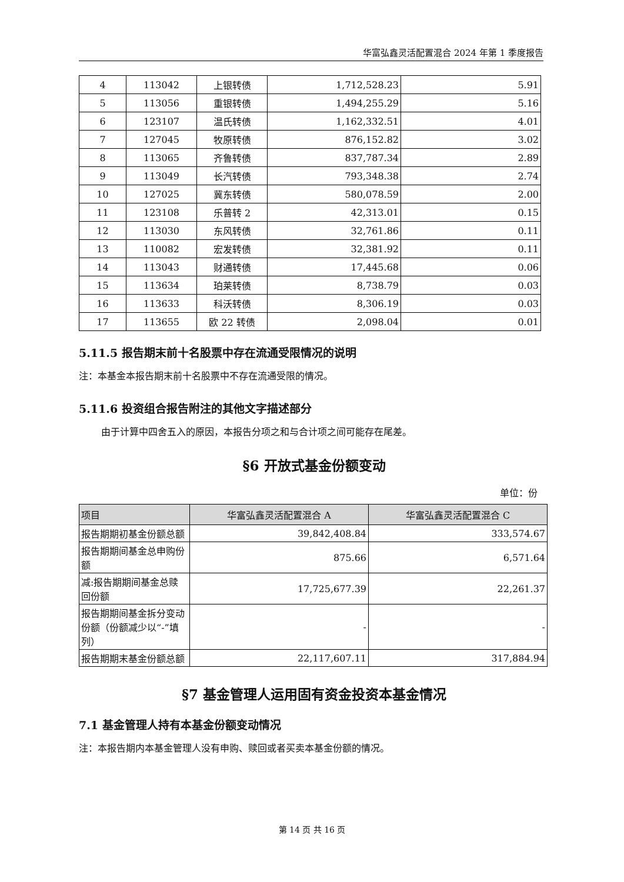华富弘鑫灵活配置混合 2024 年第 1 季度报告
| 4 | 113042 | 上银转债 | 1,712,528.23 | 5.91 |
| 5 | 113056 | 重银转债 | 1,494,255.29 | 5.16 |
| 6 | 123107 | 温氏转债 | 1,162,332.51 | 4.01 |
| 7 | 127045 | 牧原转债 | 876,152.82 | 3.02 |
| 8 | 113065 | 齐鲁转债 | 837,787.34 | 2.89 |
| 9 | 113049 | 长汽转债 | 793,348.38 | 2.74 |
| 10 | 127025 | 冀东转债 | 580,078.59 | 2.00 |
| 11 | 123108 | 乐普转 2 | 42,313.01 | 0.15 |
| 12 | 113030 | 东风转债 | 32,761.86 | 0.11 |
| 13 | 110082 | 宏发转债 | 32,381.92 | 0.11 |
| 14 | 113043 | 财通转债 | 17,445.68 | 0.06 |
| 15 | 113634 | 珀莱转债 | 8,738.79 | 0.03 |
| 16 | 113633 | 科沃转债 | 8,306.19 | 0.03 |
| 17 | 113655 | 欧 22 转债 | 2,098.04 | 0.01 |
5.11.5 报告期末前十名股票中存在流通受限情况的说明
注：本基金本报告期末前十名股票中不存在流通受限的情况。
5.11.6 投资组合报告附注的其他文字描述部分
由于计算中四舍五入的原因，本报告分项之和与合计项之间可能存在尾差。
§6 开放式基金份额变动
单位：份
| 项目 | 华富弘鑫灵活配置混合 A | 华富弘鑫灵活配置混合 C |
| --- | --- | --- |
| 报告期期初基金份额总额 | 39,842,408.84 | 333,574.67 |
| 报告期期间基金总申购份额 | 875.66 | 6,571.64 |
| 减:报告期期间基金总赎回份额 | 17,725,677.39 | 22,261.37 |
| 报告期期间基金拆分变动份额（份额减少以“-”填列） | - | - |
| 报告期期末基金份额总额 | 22,117,607.11 | 317,884.94 |
§7 基金管理人运用固有资金投资本基金情况
7.1 基金管理人持有本基金份额变动情况
注：本报告期内本基金管理人没有申购、赎回或者买卖本基金份额的情况。
第 14 页 共 16 页